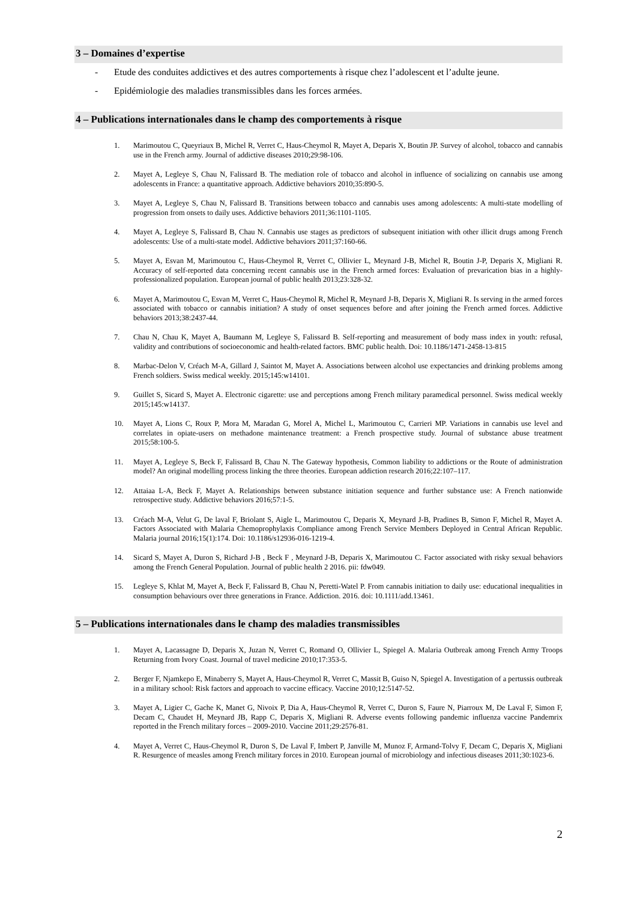3 – Domaines d’expertise
- Etude des conduites addictives et des autres comportements à risque chez l’adolescent et l’adulte jeune.
- Epidémiologie des maladies transmissibles dans les forces armées.
4 – Publications internationales dans le champ des comportements à risque
1. Marimoutou C, Queyriaux B, Michel R, Verret C, Haus-Cheymol R, Mayet A, Deparis X, Boutin JP. Survey of alcohol, tobacco and cannabis use in the French army. Journal of addictive diseases 2010;29:98-106.
2. Mayet A, Legleye S, Chau N, Falissard B. The mediation role of tobacco and alcohol in influence of socializing on cannabis use among adolescents in France: a quantitative approach. Addictive behaviors 2010;35:890-5.
3. Mayet A, Legleye S, Chau N, Falissard B. Transitions between tobacco and cannabis uses among adolescents: A multi-state modelling of progression from onsets to daily uses. Addictive behaviors 2011;36:1101-1105.
4. Mayet A, Legleye S, Falissard B, Chau N. Cannabis use stages as predictors of subsequent initiation with other illicit drugs among French adolescents: Use of a multi-state model. Addictive behaviors 2011;37:160-66.
5. Mayet A, Esvan M, Marimoutou C, Haus-Cheymol R, Verret C, Ollivier L, Meynard J-B, Michel R, Boutin J-P, Deparis X, Migliani R. Accuracy of self-reported data concerning recent cannabis use in the French armed forces: Evaluation of prevarication bias in a highly-professionalized population. European journal of public health 2013;23:328-32.
6. Mayet A, Marimoutou C, Esvan M, Verret C, Haus-Cheymol R, Michel R, Meynard J-B, Deparis X, Migliani R. Is serving in the armed forces associated with tobacco or cannabis initiation? A study of onset sequences before and after joining the French armed forces. Addictive behaviors 2013;38:2437-44.
7. Chau N, Chau K, Mayet A, Baumann M, Legleye S, Falissard B. Self-reporting and measurement of body mass index in youth: refusal, validity and contributions of socioeconomic and health-related factors. BMC public health. Doi: 10.1186/1471-2458-13-815
8. Marbac-Delon V, Créach M-A, Gillard J, Saintot M, Mayet A. Associations between alcohol use expectancies and drinking problems among French soldiers. Swiss medical weekly. 2015;145:w14101.
9. Guillet S, Sicard S, Mayet A. Electronic cigarette: use and perceptions among French military paramedical personnel. Swiss medical weekly 2015;145:w14137.
10. Mayet A, Lions C, Roux P, Mora M, Maradan G, Morel A, Michel L, Marimoutou C, Carrieri MP. Variations in cannabis use level and correlates in opiate-users on methadone maintenance treatment: a French prospective study. Journal of substance abuse treatment 2015;58:100-5.
11. Mayet A, Legleye S, Beck F, Falissard B, Chau N. The Gateway hypothesis, Common liability to addictions or the Route of administration model? An original modelling process linking the three theories. European addiction research 2016;22:107–117.
12. Attaiaa L-A, Beck F, Mayet A. Relationships between substance initiation sequence and further substance use: A French nationwide retrospective study. Addictive behaviors 2016;57:1-5.
13. Créach M-A, Velut G, De laval F, Briolant S, Aigle L, Marimoutou C, Deparis X, Meynard J-B, Pradines B, Simon F, Michel R, Mayet A. Factors Associated with Malaria Chemoprophylaxis Compliance among French Service Members Deployed in Central African Republic. Malaria journal 2016;15(1):174. Doi: 10.1186/s12936-016-1219-4.
14. Sicard S, Mayet A, Duron S, Richard J-B , Beck F , Meynard J-B, Deparis X, Marimoutou C. Factor associated with risky sexual behaviors among the French General Population. Journal of public health 2 2016. pii: fdw049.
15. Legleye S, Khlat M, Mayet A, Beck F, Falissard B, Chau N, Peretti-Watel P. From cannabis initiation to daily use: educational inequalities in consumption behaviours over three generations in France. Addiction. 2016. doi: 10.1111/add.13461.
5 – Publications internationales dans le champ des maladies transmissibles
1. Mayet A, Lacassagne D, Deparis X, Juzan N, Verret C, Romand O, Ollivier L, Spiegel A. Malaria Outbreak among French Army Troops Returning from Ivory Coast. Journal of travel medicine 2010;17:353-5.
2. Berger F, Njamkepo E, Minaberry S, Mayet A, Haus-Cheymol R, Verret C, Massit B, Guiso N, Spiegel A. Investigation of a pertussis outbreak in a military school: Risk factors and approach to vaccine efficacy. Vaccine 2010;12:5147-52.
3. Mayet A, Ligier C, Gache K, Manet G, Nivoix P, Dia A, Haus-Cheymol R, Verret C, Duron S, Faure N, Piarroux M, De Laval F, Simon F, Decam C, Chaudet H, Meynard JB, Rapp C, Deparis X, Migliani R. Adverse events following pandemic influenza vaccine Pandemrix reported in the French military forces – 2009-2010. Vaccine 2011;29:2576-81.
4. Mayet A, Verret C, Haus-Cheymol R, Duron S, De Laval F, Imbert P, Janville M, Munoz F, Armand-Tolvy F, Decam C, Deparis X, Migliani R. Resurgence of measles among French military forces in 2010. European journal of microbiology and infectious diseases 2011;30:1023-6.
2